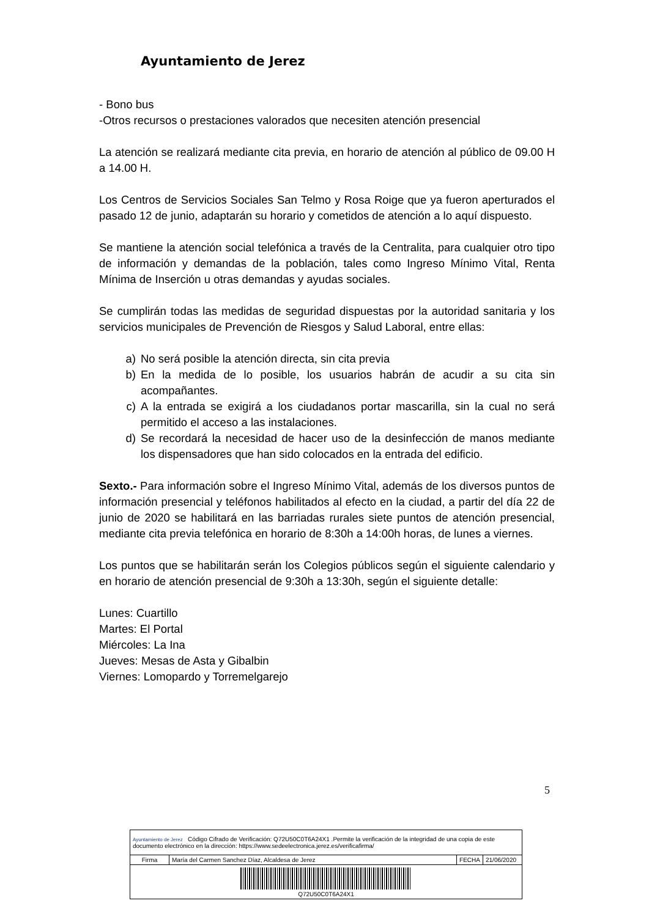Ayuntamiento de Jerez
- Bono bus
-Otros recursos o prestaciones valorados que necesiten atención presencial
La atención se realizará mediante cita previa, en horario de atención al público de 09.00 H a 14.00 H.
Los Centros de Servicios Sociales San Telmo y Rosa Roige que ya fueron aperturados el pasado 12 de junio, adaptarán su horario y cometidos de atención a lo aquí dispuesto.
Se mantiene la atención social telefónica a través de la Centralita, para cualquier otro tipo de información y demandas de la población, tales como Ingreso Mínimo Vital, Renta Mínima de Inserción u otras demandas y ayudas sociales.
Se cumplirán todas las medidas de seguridad dispuestas por la autoridad sanitaria y los servicios municipales de Prevención de Riesgos y Salud Laboral, entre ellas:
a) No será posible la atención directa, sin cita previa
b) En la medida de lo posible, los usuarios habrán de acudir a su cita sin acompañantes.
c) A la entrada se exigirá a los ciudadanos portar mascarilla, sin la cual no será permitido el acceso a las instalaciones.
d) Se recordará la necesidad de hacer uso de la desinfección de manos mediante los dispensadores que han sido colocados en la entrada del edificio.
Sexto.- Para información sobre el Ingreso Mínimo Vital, además de los diversos puntos de información presencial y teléfonos habilitados al efecto en la ciudad, a partir del día 22 de junio de 2020 se habilitará en las barriadas rurales siete puntos de atención presencial, mediante cita previa telefónica en horario de 8:30h a 14:00h horas, de lunes a viernes.
Los puntos que se habilitarán serán los Colegios públicos según el siguiente calendario y en horario de atención presencial de 9:30h a 13:30h, según el siguiente detalle:
Lunes: Cuartillo
Martes: El Portal
Miércoles: La Ina
Jueves: Mesas de Asta y Gibalbin
Viernes: Lomopardo y Torremelgarejo
5
| Ayuntamiento de Jerez Código Cifrado de Verificación: Q72U50C0T6A24X1 .Permite la verificación de la integridad de una copia de este documento electrónico en la dirección: https://www.sedeelectronica.jerez.es/verificafirma/ | | | |
| Firma | María del Carmen Sanchez Díaz, Alcaldesa de Jerez | FECHA | 21/06/2020 |
| Q72U50C0T6A24X1 | | | |